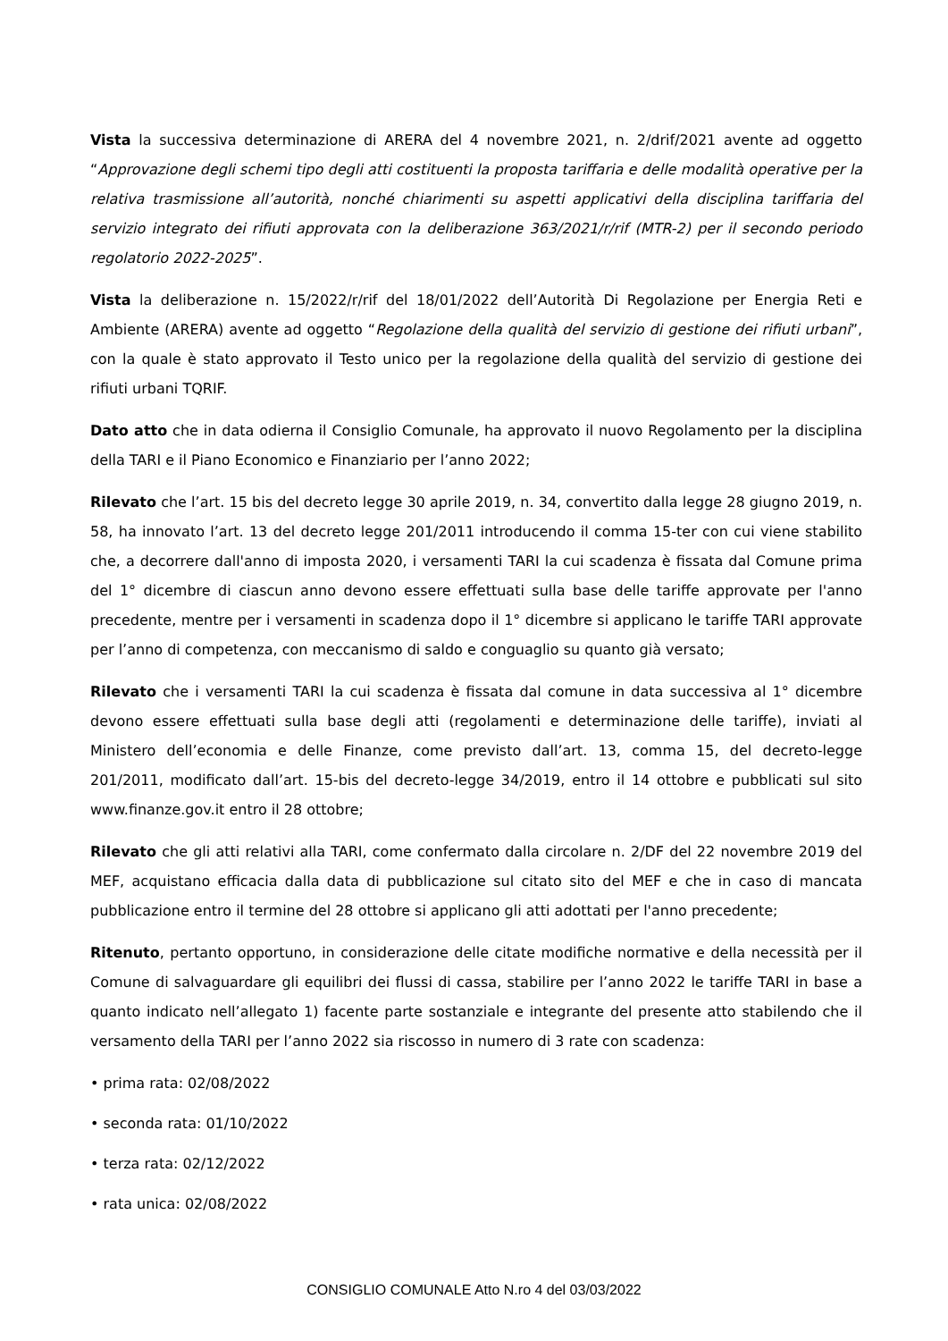Vista la successiva determinazione di ARERA del 4 novembre 2021, n. 2/drif/2021 avente ad oggetto “Approvazione degli schemi tipo degli atti costituenti la proposta tariffaria e delle modalità operative per la relativa trasmissione all’autorità, nonché chiarimenti su aspetti applicativi della disciplina tariffaria del servizio integrato dei rifiuti approvata con la deliberazione 363/2021/r/rif (MTR-2) per il secondo periodo regolatorio 2022-2025”.
Vista la deliberazione n. 15/2022/r/rif del 18/01/2022 dell’Autorità Di Regolazione per Energia Reti e Ambiente (ARERA) avente ad oggetto “Regolazione della qualità del servizio di gestione dei rifiuti urbani”, con la quale è stato approvato il Testo unico per la regolazione della qualità del servizio di gestione dei rifiuti urbani TQRIF.
Dato atto che in data odierna il Consiglio Comunale, ha approvato il nuovo Regolamento per la disciplina della TARI e il Piano Economico e Finanziario per l’anno 2022;
Rilevato che l’art. 15 bis del decreto legge 30 aprile 2019, n. 34, convertito dalla legge 28 giugno 2019, n. 58, ha innovato l’art. 13 del decreto legge 201/2011 introducendo il comma 15-ter con cui viene stabilito che, a decorrere dall'anno di imposta 2020, i versamenti TARI la cui scadenza è fissata dal Comune prima del 1° dicembre di ciascun anno devono essere effettuati sulla base delle tariffe approvate per l'anno precedente, mentre per i versamenti in scadenza dopo il 1° dicembre si applicano le tariffe TARI approvate per l’anno di competenza, con meccanismo di saldo e conguaglio su quanto già versato;
Rilevato che i versamenti TARI la cui scadenza è fissata dal comune in data successiva al 1° dicembre devono essere effettuati sulla base degli atti (regolamenti e determinazione delle tariffe), inviati al Ministero dell’economia e delle Finanze, come previsto dall’art. 13, comma 15, del decreto-legge 201/2011, modificato dall’art. 15-bis del decreto-legge 34/2019, entro il 14 ottobre e pubblicati sul sito www.finanze.gov.it entro il 28 ottobre;
Rilevato che gli atti relativi alla TARI, come confermato dalla circolare n. 2/DF del 22 novembre 2019 del MEF, acquistano efficacia dalla data di pubblicazione sul citato sito del MEF e che in caso di mancata pubblicazione entro il termine del 28 ottobre si applicano gli atti adottati per l'anno precedente;
Ritenuto, pertanto opportuno, in considerazione delle citate modifiche normative e della necessità per il Comune di salvaguardare gli equilibri dei flussi di cassa, stabilire per l’anno 2022 le tariffe TARI in base a quanto indicato nell’allegato 1) facente parte sostanziale e integrante del presente atto stabilendo che il versamento della TARI per l’anno 2022 sia riscosso in numero di 3 rate con scadenza:
• prima rata: 02/08/2022
• seconda rata: 01/10/2022
• terza rata: 02/12/2022
• rata unica: 02/08/2022
CONSIGLIO COMUNALE Atto N.ro 4 del 03/03/2022